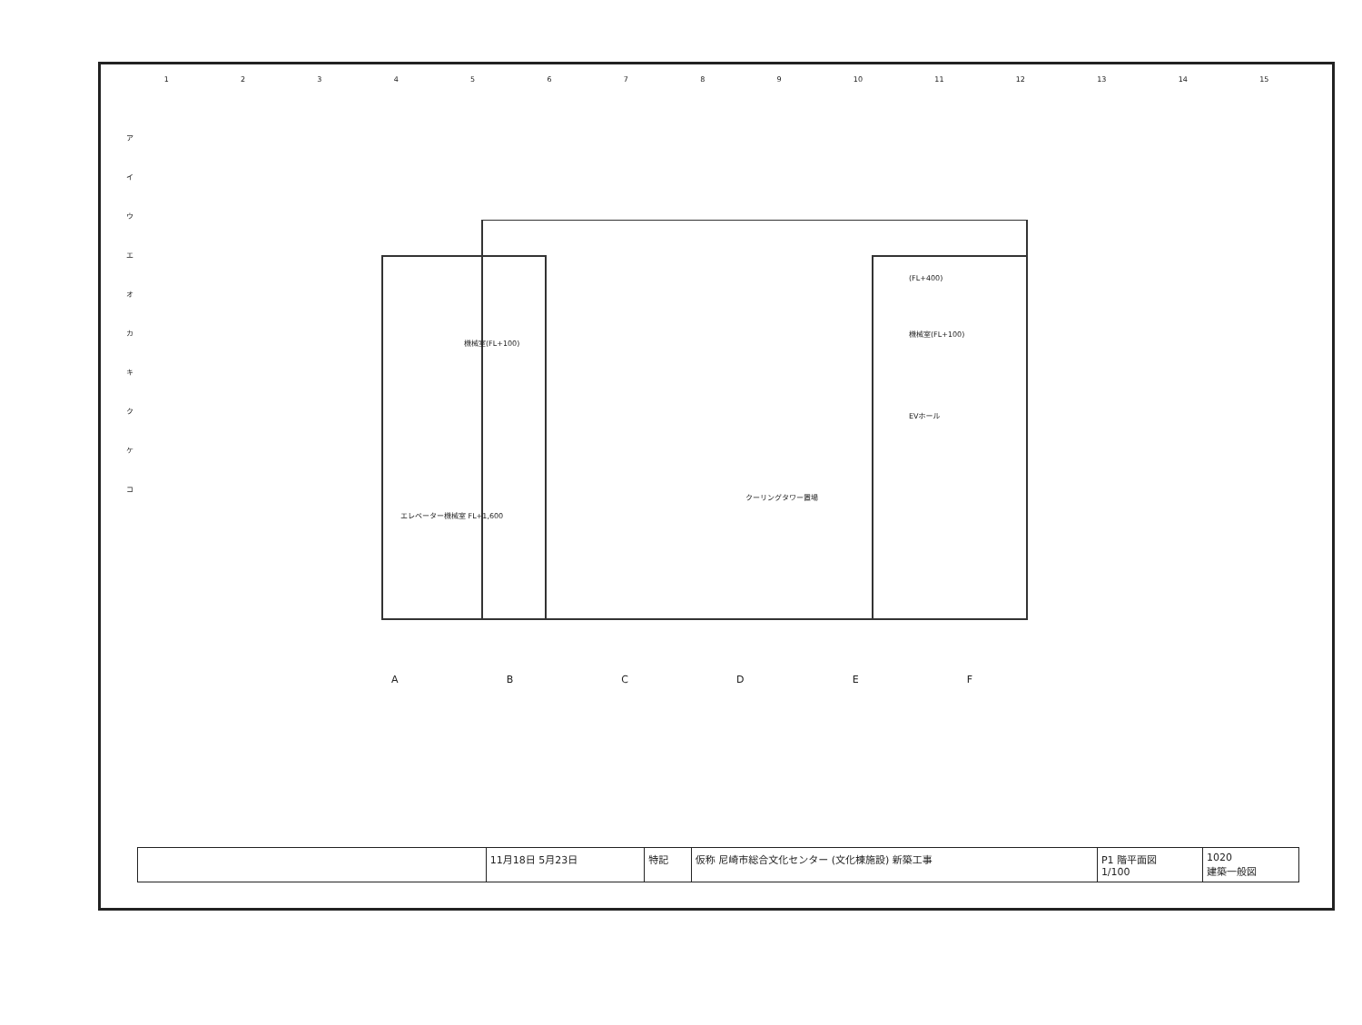1 2 3 4 5 6 7 8 9 10 11 12 13 14 15
ア イ ウ エ オ カ キ ク ケ コ
機械室(FL+100)
(FL+400)
機械室(FL+100)
EVホール
クーリングタワー置場
エレベーター機械室 FL+1,600
A B C D E F
| | 11月18日 5月23日 | 特記 | 仮称 尼崎市総合文化センター (文化棟施設) 新築工事 | P1 階平面図 1/100 | 1020 建築一般図 |